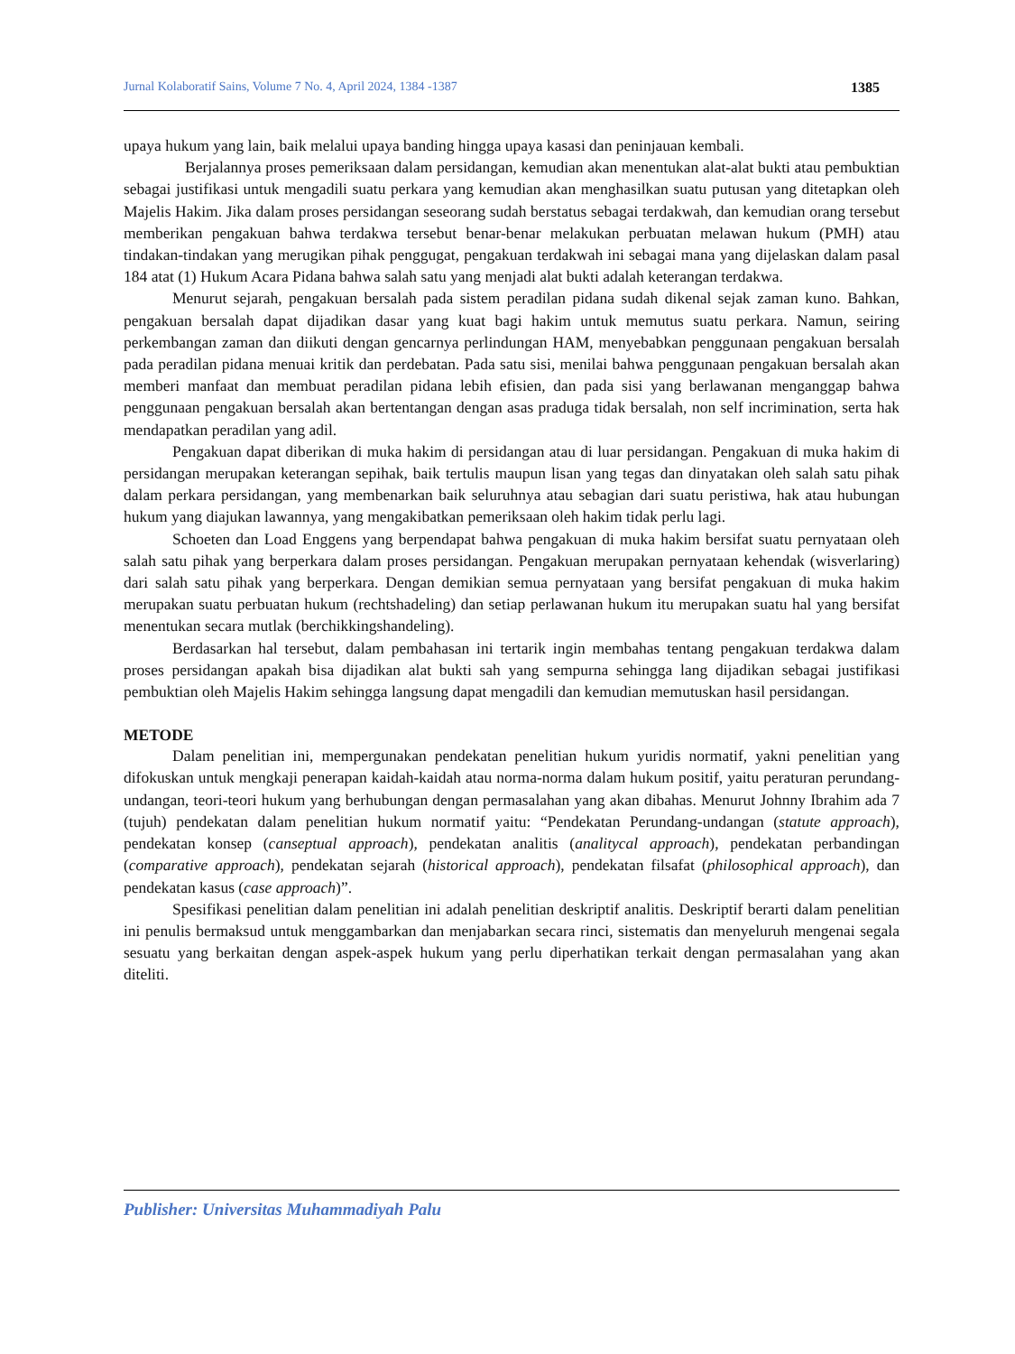Jurnal Kolaboratif Sains, Volume 7 No. 4, April 2024, 1384 -1387 1385
upaya hukum yang lain, baik melalui upaya banding hingga upaya kasasi dan peninjauan kembali.
Berjalannya proses pemeriksaan dalam persidangan, kemudian akan menentukan alat-alat bukti atau pembuktian sebagai justifikasi untuk mengadili suatu perkara yang kemudian akan menghasilkan suatu putusan yang ditetapkan oleh Majelis Hakim. Jika dalam proses persidangan seseorang sudah berstatus sebagai terdakwah, dan kemudian orang tersebut memberikan pengakuan bahwa terdakwa tersebut benar-benar melakukan perbuatan melawan hukum (PMH) atau tindakan-tindakan yang merugikan pihak penggugat, pengakuan terdakwah ini sebagai mana yang dijelaskan dalam pasal 184 atat (1) Hukum Acara Pidana bahwa salah satu yang menjadi alat bukti adalah keterangan terdakwa.
Menurut sejarah, pengakuan bersalah pada sistem peradilan pidana sudah dikenal sejak zaman kuno. Bahkan, pengakuan bersalah dapat dijadikan dasar yang kuat bagi hakim untuk memutus suatu perkara. Namun, seiring perkembangan zaman dan diikuti dengan gencarnya perlindungan HAM, menyebabkan penggunaan pengakuan bersalah pada peradilan pidana menuai kritik dan perdebatan. Pada satu sisi, menilai bahwa penggunaan pengakuan bersalah akan memberi manfaat dan membuat peradilan pidana lebih efisien, dan pada sisi yang berlawanan menganggap bahwa penggunaan pengakuan bersalah akan bertentangan dengan asas praduga tidak bersalah, non self incrimination, serta hak mendapatkan peradilan yang adil.
Pengakuan dapat diberikan di muka hakim di persidangan atau di luar persidangan. Pengakuan di muka hakim di persidangan merupakan keterangan sepihak, baik tertulis maupun lisan yang tegas dan dinyatakan oleh salah satu pihak dalam perkara persidangan, yang membenarkan baik seluruhnya atau sebagian dari suatu peristiwa, hak atau hubungan hukum yang diajukan lawannya, yang mengakibatkan pemeriksaan oleh hakim tidak perlu lagi.
Schoeten dan Load Enggens yang berpendapat bahwa pengakuan di muka hakim bersifat suatu pernyataan oleh salah satu pihak yang berperkara dalam proses persidangan. Pengakuan merupakan pernyataan kehendak (wisverlaring) dari salah satu pihak yang berperkara. Dengan demikian semua pernyataan yang bersifat pengakuan di muka hakim merupakan suatu perbuatan hukum (rechtshadeling) dan setiap perlawanan hukum itu merupakan suatu hal yang bersifat menentukan secara mutlak (berchikkingshandeling).
Berdasarkan hal tersebut, dalam pembahasan ini tertarik ingin membahas tentang pengakuan terdakwa dalam proses persidangan apakah bisa dijadikan alat bukti sah yang sempurna sehingga lang dijadikan sebagai justifikasi pembuktian oleh Majelis Hakim sehingga langsung dapat mengadili dan kemudian memutuskan hasil persidangan.
METODE
Dalam penelitian ini, mempergunakan pendekatan penelitian hukum yuridis normatif, yakni penelitian yang difokuskan untuk mengkaji penerapan kaidah-kaidah atau norma-norma dalam hukum positif, yaitu peraturan perundang-undangan, teori-teori hukum yang berhubungan dengan permasalahan yang akan dibahas. Menurut Johnny Ibrahim ada 7 (tujuh) pendekatan dalam penelitian hukum normatif yaitu: “Pendekatan Perundang-undangan (statute approach), pendekatan konsep (canseptual approach), pendekatan analitis (analitycal approach), pendekatan perbandingan (comparative approach), pendekatan sejarah (historical approach), pendekatan filsafat (philosophical approach), dan pendekatan kasus (case approach)”.
Spesifikasi penelitian dalam penelitian ini adalah penelitian deskriptif analitis. Deskriptif berarti dalam penelitian ini penulis bermaksud untuk menggambarkan dan menjabarkan secara rinci, sistematis dan menyeluruh mengenai segala sesuatu yang berkaitan dengan aspek-aspek hukum yang perlu diperhatikan terkait dengan permasalahan yang akan diteliti.
Publisher: Universitas Muhammadiyah Palu